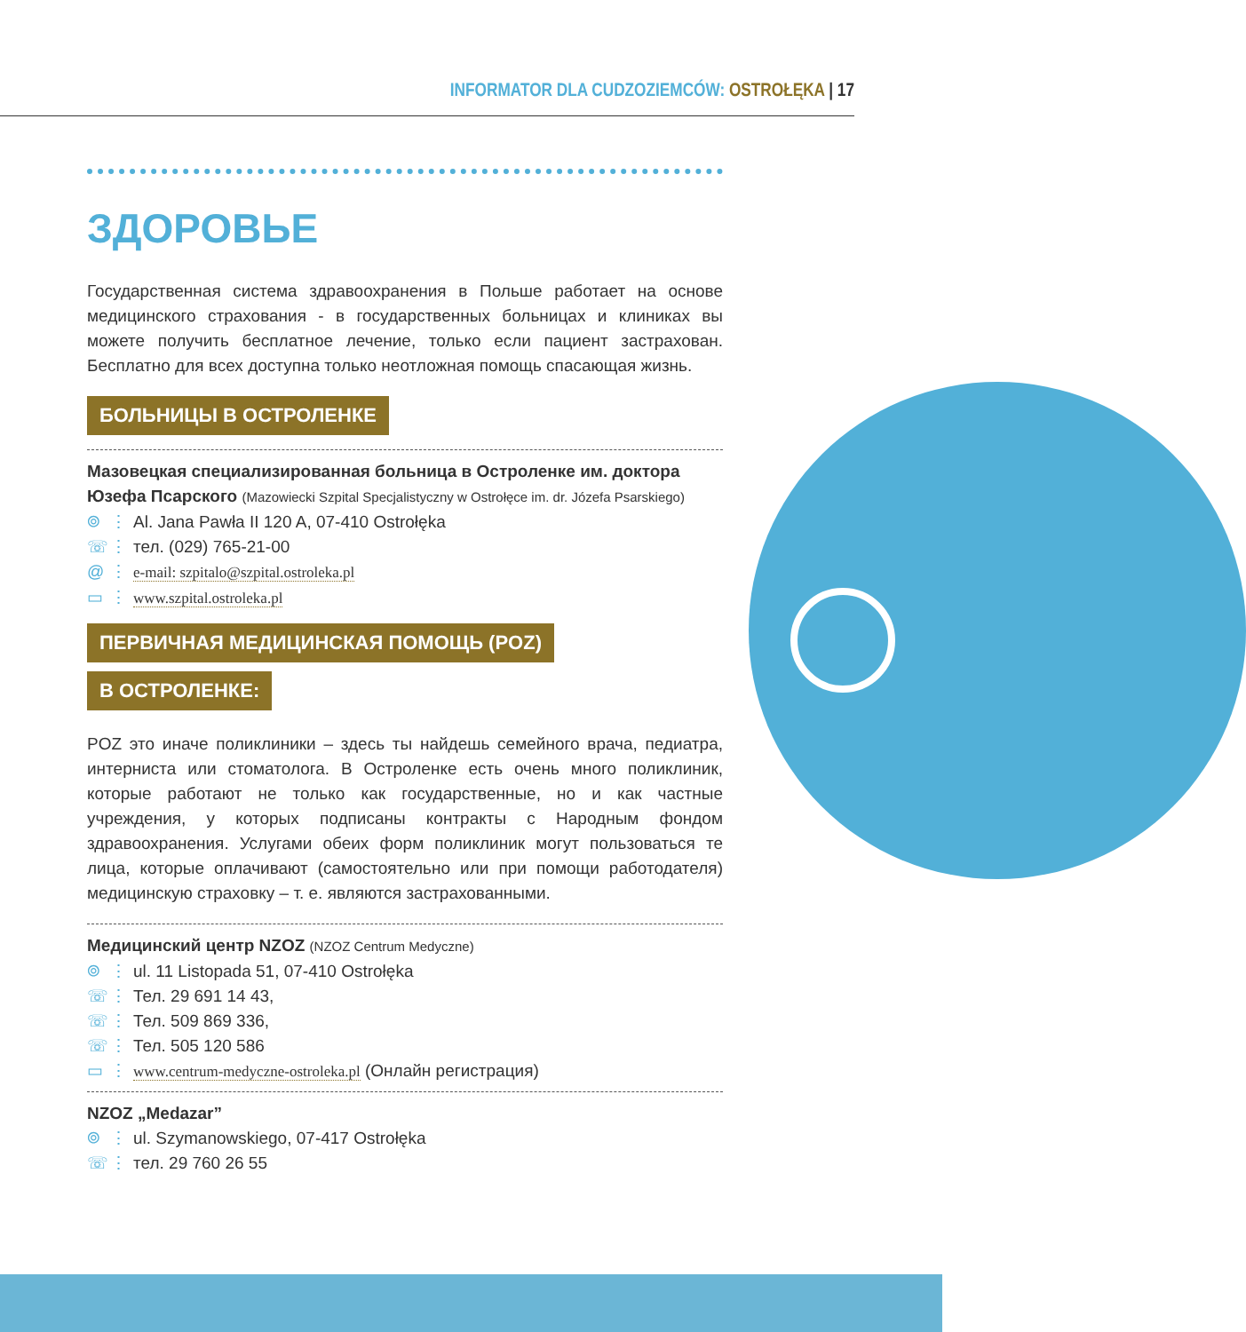INFORMATOR DLA CUDZOZIEMCÓW: OSTROŁĘKA | 17
ЗДОРОВЬЕ
Государственная система здравоохранения в Польше работает на основе медицинского страхования - в государственных больницах и клиниках вы можете получить бесплатное лечение, только если пациент застрахован. Бесплатно для всех доступна только неотложная помощь спасающая жизнь.
БОЛЬНИЦЫ В ОСТРОЛЕНКЕ
Мазовецкая специализированная больница в Остроленке им. доктора Юзефа Псарского (Mazowiecki Szpital Specjalistyczny w Ostrołęce im. dr. Józefa Psarskiego)
⌾ ⋮ Al. Jana Pawła II 120 A, 07-410 Ostrołęka
☏ ⋮ тел. (029) 765-21-00
@ ⋮ e-mail: szpitalo@szpital.ostroleka.pl
▭ ⋮ www.szpital.ostroleka.pl
ПЕРВИЧНАЯ МЕДИЦИНСКАЯ ПОМОЩЬ (POZ)
В ОСТРОЛЕНКЕ:
POZ это иначе поликлиники – здесь ты найдешь семейного врача, педиатра, интерниста или стоматолога. В Остроленке есть очень много поликлиник, которые работают не только как государственные, но и как частные учреждения, у которых подписаны контракты с Народным фондом здравоохранения. Услугами обеих форм поликлиник могут пользоваться те лица, которые оплачивают (самостоятельно или при помощи работодателя) медицинскую страховку – т. е. являются застрахованными.
Медицинский центр NZOZ (NZOZ Centrum Medyczne)
⌾ ⋮ ul. 11 Listopada 51, 07-410 Ostrołęka
☏ ⋮ Тел. 29 691 14 43,
☏ ⋮ Тел. 509 869 336,
☏ ⋮ Тел. 505 120 586
▭ ⋮ www.centrum-medyczne-ostroleka.pl (Онлайн регистрация)
NZOZ „Medazar”
⌾ ⋮ ul. Szymanowskiego, 07-417 Ostrołęka
☏ ⋮ тел. 29 760 26 55